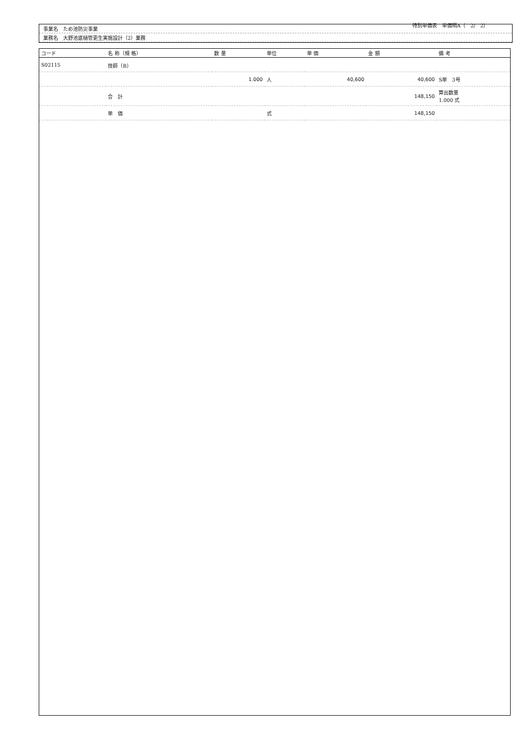特別単価表　単価明A（　2/　2）
事業名　ため池防災事業
業務名　大野池底樋管更生実施設計（2）業務
| コード | 名 称（規 格） | 数 量 | 単位 | 単 価 | 金 額 | 備 考 |
| --- | --- | --- | --- | --- | --- | --- |
| S02115 | 技師（B） | | | | | |
| | | 1.000 | 人 | 40,600 | 40,600 | S単 3号 |
| | 合 計 | | | | 148,150 | 算出数量 1.000 式 |
| | 単 価 | | 式 | | 148,150 | |